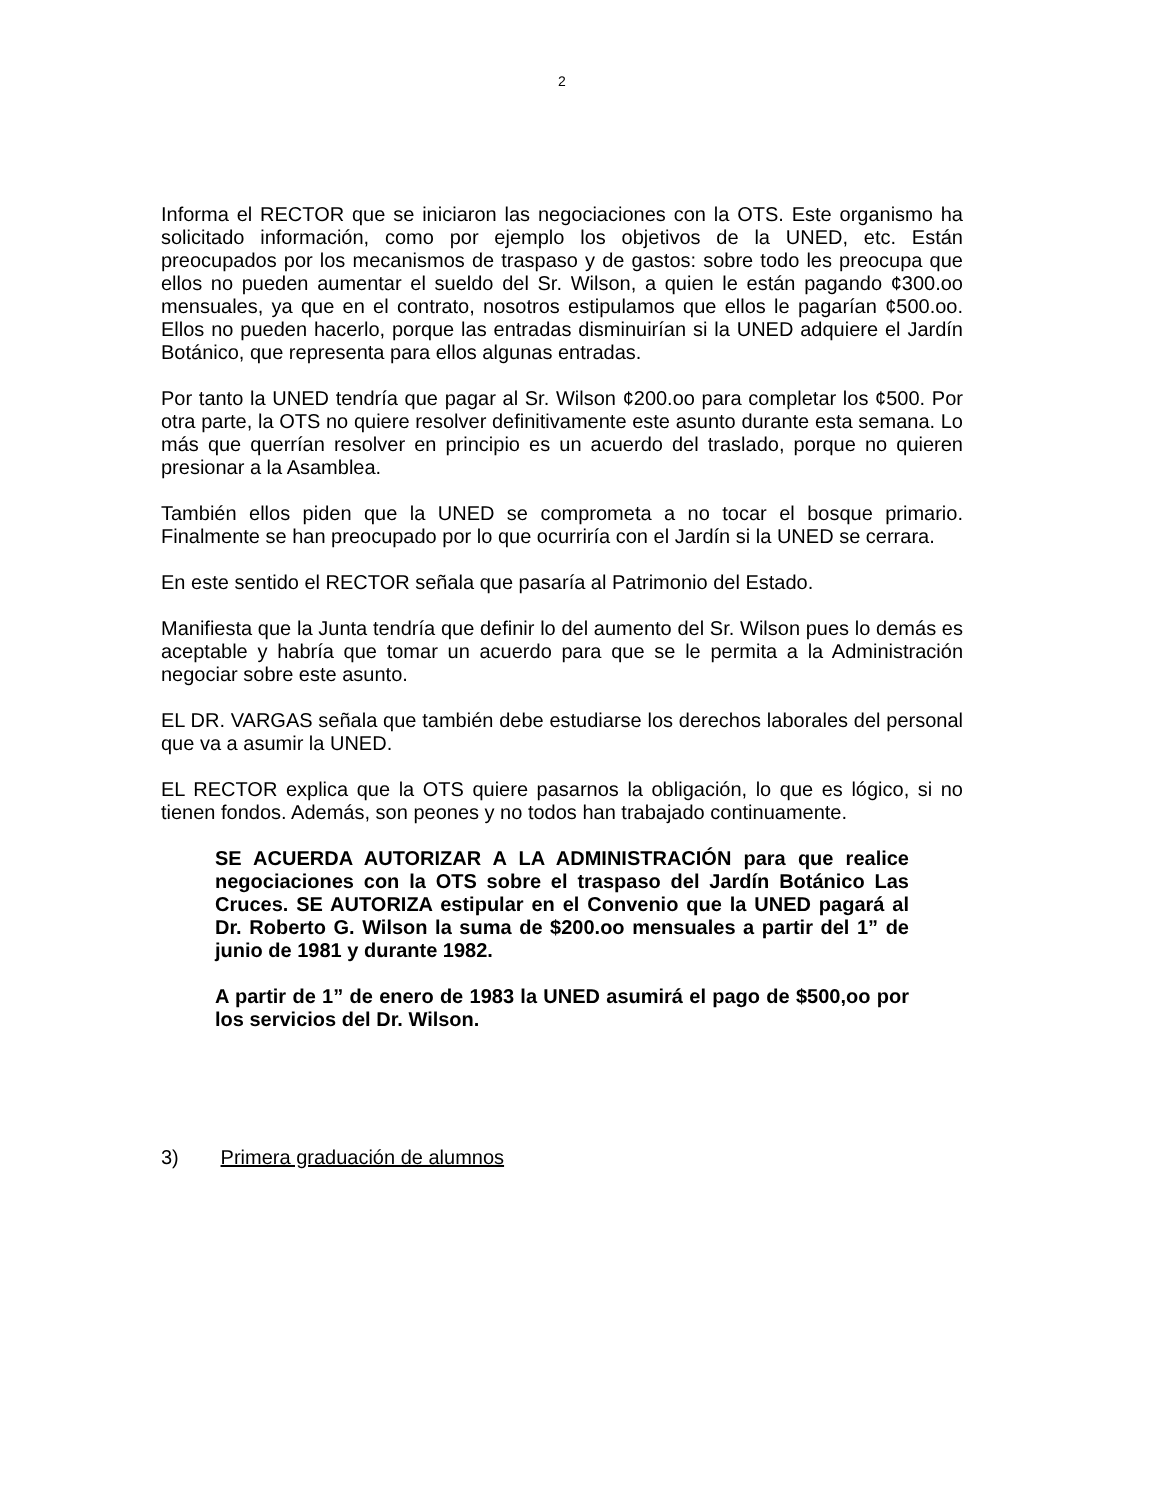2
Informa el RECTOR que se iniciaron las negociaciones con la OTS. Este organismo ha solicitado información, como por ejemplo los objetivos de la UNED, etc. Están preocupados por los mecanismos de traspaso y de gastos: sobre todo les preocupa que ellos no pueden aumentar el sueldo del Sr. Wilson, a quien le están pagando ¢300.oo mensuales, ya que en el contrato, nosotros estipulamos que ellos le pagarían ¢500.oo. Ellos no pueden hacerlo, porque las entradas disminuirían si la UNED adquiere el Jardín Botánico, que representa para ellos algunas entradas.
Por tanto la UNED tendría que pagar al Sr. Wilson ¢200.oo para completar los ¢500. Por otra parte, la OTS no quiere resolver definitivamente este asunto durante esta semana. Lo más que querrían resolver en principio es un acuerdo del traslado, porque no quieren presionar a la Asamblea.
También ellos piden que la UNED se comprometa a no tocar el bosque primario. Finalmente se han preocupado por lo que ocurriría con el Jardín si la UNED se cerrara.
En este sentido el RECTOR señala que pasaría al Patrimonio del Estado.
Manifiesta que la Junta tendría que definir lo del aumento del Sr. Wilson pues lo demás es aceptable y habría que tomar un acuerdo para que se le permita a la Administración negociar sobre este asunto.
EL DR. VARGAS señala que también debe estudiarse los derechos laborales del personal que va a asumir la UNED.
EL RECTOR explica que la OTS quiere pasarnos la obligación, lo que es lógico, si no tienen fondos. Además, son peones y no todos han trabajado continuamente.
SE ACUERDA AUTORIZAR A LA ADMINISTRACIÓN para que realice negociaciones con la OTS sobre el traspaso del Jardín Botánico Las Cruces. SE AUTORIZA estipular en el Convenio que la UNED pagará al Dr. Roberto G. Wilson la suma de $200.oo mensuales a partir del 1” de junio de 1981 y durante 1982.
A partir de 1” de enero de 1983 la UNED asumirá el pago de $500,oo por los servicios del Dr. Wilson.
3) Primera graduación de alumnos